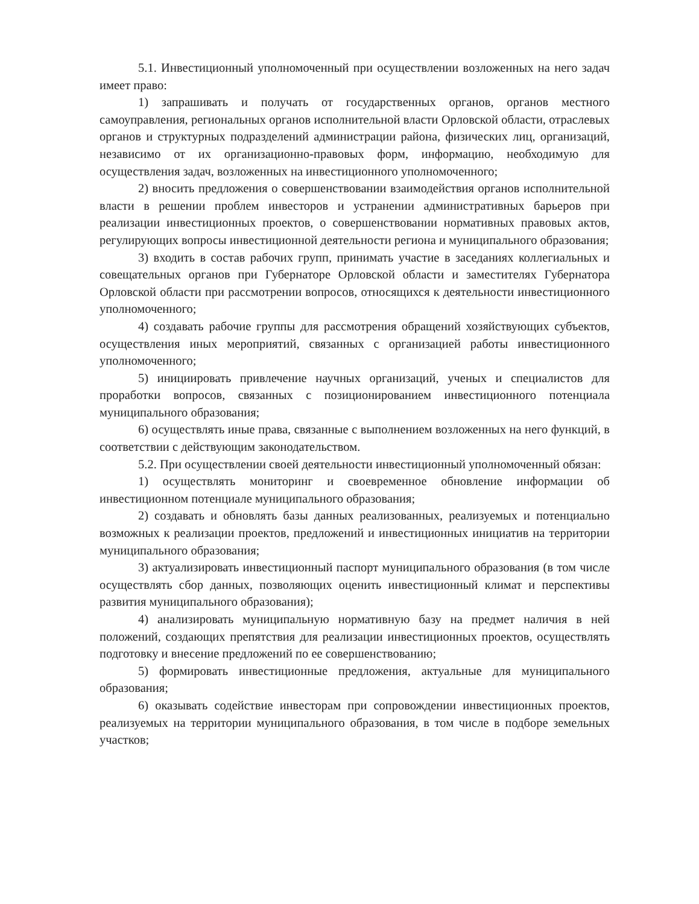5.1. Инвестиционный уполномоченный при осуществлении возложенных на него задач имеет право:
1) запрашивать и получать от государственных органов, органов местного самоуправления, региональных органов исполнительной власти Орловской области, отраслевых органов и структурных подразделений администрации района, физических лиц, организаций, независимо от их организационно-правовых форм, информацию, необходимую для осуществления задач, возложенных на инвестиционного уполномоченного;
2) вносить предложения о совершенствовании взаимодействия органов исполнительной власти в решении проблем инвесторов и устранении административных барьеров при реализации инвестиционных проектов, о совершенствовании нормативных правовых актов, регулирующих вопросы инвестиционной деятельности региона и муниципального образования;
3) входить в состав рабочих групп, принимать участие в заседаниях коллегиальных и совещательных органов при Губернаторе Орловской области и заместителях Губернатора Орловской области при рассмотрении вопросов, относящихся к деятельности инвестиционного уполномоченного;
4) создавать рабочие группы для рассмотрения обращений хозяйствующих субъектов, осуществления иных мероприятий, связанных с организацией работы инвестиционного уполномоченного;
5) инициировать привлечение научных организаций, ученых и специалистов для проработки вопросов, связанных с позиционированием инвестиционного потенциала муниципального образования;
6) осуществлять иные права, связанные с выполнением возложенных на него функций, в соответствии с действующим законодательством.
5.2. При осуществлении своей деятельности инвестиционный уполномоченный обязан:
1) осуществлять мониторинг и своевременное обновление информации об инвестиционном потенциале муниципального образования;
2) создавать и обновлять базы данных реализованных, реализуемых и потенциально возможных к реализации проектов, предложений и инвестиционных инициатив на территории муниципального образования;
3) актуализировать инвестиционный паспорт муниципального образования (в том числе осуществлять сбор данных, позволяющих оценить инвестиционный климат и перспективы развития муниципального образования);
4) анализировать муниципальную нормативную базу на предмет наличия в ней положений, создающих препятствия для реализации инвестиционных проектов, осуществлять подготовку и внесение предложений по ее совершенствованию;
5) формировать инвестиционные предложения, актуальные для муниципального образования;
6) оказывать содействие инвесторам при сопровождении инвестиционных проектов, реализуемых на территории муниципального образования, в том числе в подборе земельных участков;